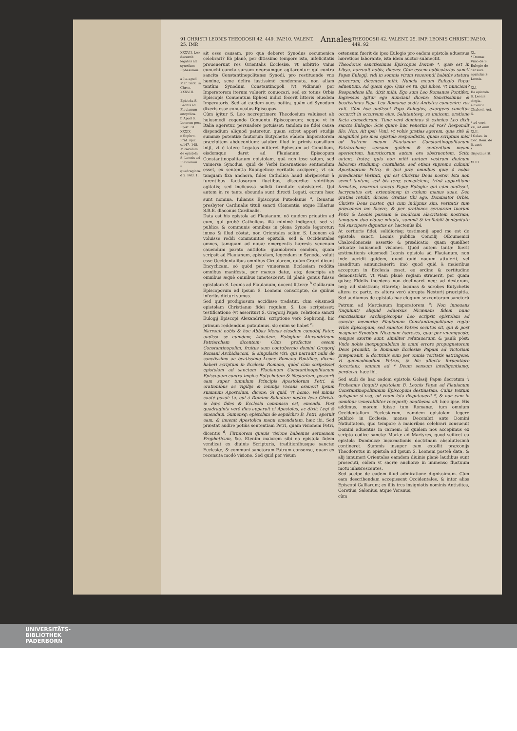91 CHRISTI LEONIS THEODOSII.42. 449. PAP.10. VALENT. 25. IMP. Annales THEODOSII 42. VALENT. 25. IMP. LEONIS CHRISTI PAP.10. 449. 92
XXXVII. Leo decernit legatos ad synodum Ephesinam.
a Ita apud Mar. Scot. in Chron.
XXXVIII.
Epistola S. Leonis ad Flavianum encyclica.
b Apud S. Leonem post Epist. 31.
XXXIX
c Sophro. Prat. spir. c.147. 148.
Miraculum de epistola S. Leonis ad Flavianum.
* quadraginta.
d 2. Petr. 1.
ait esse causam, pro qua deberet Synodus oecumenica celebrari? Eò planè, per ditissimo tempore isto, infelicitatis prouenerunt res Orientalis Ecclesiæ, vt arbitrio vnius eunuchi cuncta sursum deorsumque agitarentur: qui contra sancita Constantinopolitanæ Synodi, pro restituendo vno homine, sene deliro iustissimè condemnato, non aliam tantùm Synodum Constantinopoli (vt vidimus) per Imperatorem iterum voluerit conuocari, sed ex totius Orbis Episcopis Conuentum Ephesi indici fecerit litteris eiusdem Imperatoris. Sed ad cædem oues potiùs, quàm ad Synodum dixeris esse conuocatos Episcopos.
Cùm igitur S. Leo necreprimere Theodosium valuisset ab huiusmodi cogendo Conuentu Episcoporum; neque vt in Italia ageretur, persuadere potuisset: tandem ne fidei causa dispendium aliquod pateretur, quam sciret apperi studijs summæ potentiæ fautorum Eutychetis eûdem Imperatorem præcipitem abducentium: salubre illud in primis consilium inijt, vt è latere Legatos mitteret Ephesum ad Concilium, eisdemque daret ad Flauianum Episcopum Constantinopolitanum epistolam, quâ non ipse solum, sed vniuersa Synodus, quid de Verbi incarnatione sentiendum esset, ex sententia Euangelicæ veritatis acciperet; vt sic tanquam fixa anchora, fides Catholica haud abriperetur à furentibus factiosorum fluctibus, discordiæ spiritibus agitatis; sed incôcussâ solidâ firmitate subsisteret. Qui autem in re tanta obeunda sunt directi Legati, eorum hæc sunt nomina, Iulianus Episcopus Puteolanus <sup>a</sup>, Renatus presbyter Cardinalis tituli sancti Clementis, atque Hilarius S.R.E. diaconus Cardinalis.
Data est his epistola ad Flauianum, nô quidem priuatim ad eum, qui probè Catholicus illâ minimè indigeret, sed vt publica & communis omnibus in plena Synodo legeretur; immo & illud côstat, non Orientales solùm S. Leonem eâ voluisse reddi communitos epistolâ, sed & Occidentales omnes, tamquam ad nouæ emergentis hæresis venenum cauendum parato antidoto: quamobrem eandem, quam scripsit ad Flauianum, epistolam, legendam in Synodo, voluit esse Occidentalibus omnibus Circularem, quàm Græci dicunt Encyclicam, eò quòd per vniuersam Ecclesiam reddita omnibus manifesta, per manus datæ, atq; descripta ab omnibus æquè omnibus innotesceret. Id planè genus fuisse epistolam S. Leonis ad Flauianum, docent litteræ <sup>b</sup> Galliarum Episcoporum ad ipsum S. Leonem conscriptæ, de quibus inferiùs dicturi sumus.
Sed quid prodigiosum accidisse tradatur, cùm eiusmodi epistolam Christianæ fidei regulam S. Leo scripsisset; testificatione (vt asseritur) S. Gregorij Papæ, relatione sancti Eulogij Episcopi Alexandrini, scriptione verò Sophronij, hic primum reddendum putauimus. sic enim se habet <sup>c</sup>:
Narrauit nobis & hoc Abbas Menas eiusdem cœnobij Pater, audisse se eumdem, Abbatem, Eulogium Alexandrinum Patriarcham dicentem: Cùm profectus essem Constantinopolim, fruitus sum contubernio domini Gregorij Romani Archidiaconi, & singularis viri: qui narrauit mihi de sanctissimo ac beatissimo Leone Romano Pontifice, dicens haberi scriptum in Ecclesia Romana, quòd cùm scripsisset epistolam ad sanctum Flauianum Constantinopolitanum Episcopum contra impios Eutychetem & Nestorium, posuerit eam super tumulum Principis Apostolorum Petri, & orationibus ac vigilijs & ieiunijs vacans orauerit ipsum summum Apostolum, dicens: Si quid, vt homo, vel minùs cautè posui: tu, cui à Domino Saluatore nostro Iesu Christo & hæc fides & Ecclesia commissa est, emenda. Post quadraginta verò dies apparuit ei Apostolus, ac dixit: Legi & emendaui. Sumensq; epistolam de sepulchro B. Petri, aperuit eam, & inuenit Apostolica manu emendatam. hæc ibi. Sed præstat audire potiùs sententiam Petri, quam visionem Petri, dicentis <sup>d</sup>: Firmiorem quauis visione habemus sermonem Propheticum, &c. Etenim maiorem sibi ea epistola fidem vendicat ex diuinis Scripturis, traditionibusque sanctæ Ecclesiæ, & communi sanctorum Patrum consensu, quam ex recensita modò visione. Sed quid per visum
ostensum fuerit de ipso Eulogio pro eadem epistola aduersus hæreticos laborante, ista idem auctor subnectit.
Theodorus sanctissimus Episcopus Dornæ *, quæ est in Libya, narrauit nobis, dicens: Cùm essem cubicularius sancti Papæ Eulogij, vidi in somnis virum reuerendi habitûs statura procerum; dicentem mihi: Nuncia meum Eulogio Papæ aduentum. Ad quem ego: Quis es tu, qui iubes, vt nunciem? Respondens ille, dixit mihi: Ego sum Leo Romanus Pontifex. Ingressus igitur ego nunciaui dicens: Sanctissimus & beatissimus Papa Leo Romanæ sedis Antistes conuenire vos vult. Cùm hoc audisset Papa Eulogius, exurgens concitus occurrit in occursum eius. Salutantesq; se inuicem, oratione facta consederunt. Tunc verò dominus & eximius Leo dixit sancto Eulogio: Scis quare huc venerim ad vos? Respondit ille: Non. Ait ipsi: Veni, vt vobis gratias agerem, quia ritè & magnificè pro mea epistola respondistis, quam scriptam misi ad fratrem meum Flauianum Constantinopolitanum Patriarcham; sensum quidem & sententiam meam aperientem, hæreticorum autem ora obstruentem. Scito autem, frater, quia non mihi tantum vestrum diuinum laborem studiumq; contulistis, sed etiam supremo culmini Apostolorum Petro, & ipsi præ omnibus quæ à nobis prædicatur Veritati, qui est Christus Deus noster. Ista non semel tantum, sed bis terq; conspiciens, trinâ apparitione firmatus, enarraui sancto Papæ Eulogio: qui cùm audisset, lacrymatus est, extendensq; in cœlum manus suas, Deo gratias retulit, dicens: Gratias tibi ago, Dominator Orbis, Christe Deus noster, qui cum indignus sim, veritatis tuæ præconem me facere, & per orationes seruorum tuorum Petri & Leonis paruam & modicam alacritatem nostram, tamquam duo viduæ minuta, summâ & ineffabili benignitate tuâ suscipere dignatus es. hactenùs ibi.
At certioris fidei, solidiorisq; testimonij apud me est de epistola sancti Leonis publica Concilij OEcumenici Chalcedonensis assertio & prædicatio, quam quælibet priuatæ huiusmodi visiones. Quòd autem tantæ fuerit æstimationis eiusmodi Leonis epistola ad Flauianum, non inde accidit quidem, quod quid nouum attulerit, vel inauditum annunciauerit: imò quod quid à maioribus acceptum in Ecclesia esset, eo ordine & certitudine demonstrârit, vt viam planè regiam strauerit, per quam quisq; Fidelis incedens non declinaret neq; ad dexteram, neq; ad sinistram; vitaretq; lacunas & scrobes Eutychetis altera ex parte, ex altera verò abrupta Nestorij præcipitia. Sed audiamus de epistola hac elogium sexcentorum sanctorû Patrum ad Marcianum Imperatorem <sup>e</sup>: Non innouans (inquiunt) aliquid aduersus Nicænam fidem nunc sanctissimus Archiepiscopus Leo scripsit epistolam ad sanctæ memoriæ Flauianum Constantinopolitanæ regiæ vrbis Episcopum; sed sanctos Patres secutus sit, qui & post magnam Synodum Nicænam hæreses, quæ per vnumquodq; tempus exortæ sunt, similiter refutauerunt. & paulò pòst: Vnde nobis inexpugnabilem in omni errore propugnatorem Deus prouidit, & Romanæ Ecclesiæ Papam ad victoriam præparauit, & doctrinis eum per omnia veritatis astringens; vt quemadmodum Petrus, & hic affectu feruentiore decertans, omnem ad * Deum sensum intelligentiamq; perducat. hæc ibi.
Sed audi de hac eadem epistola Gelasij Papæ decretum <sup>f</sup>: Probamus (inquit) epistolam B. Leonis Papæ ad Flauianum Constantinopolitanum Episcopum destinatam. Cuius textum quispiam si vsq; ad vnum iota disputauerit *, & non eam in omnibus venerabiliter receperit; anathema sit. hæc ipse. His addimus, morem fuisse tum Romanæ, tum omnium Occidentalium Ecclesiarum, eamdem epistolam legere publicè in Ecclesia, mense Decembri ante Domini Natiuitatem, quo tempore à maioribus celebrari consueuit Domini aduentus in carnem: id quidem nos accepimus ex scripto codice sanctæ Mariæ ad Martyres, quod scilicet ea epistola Dominicæ incarnationis doctrinam absolutissimâ contineret. Summis insuper eam extollit præconijs Theodoretus in epistola ad ipsum S. Leonem posteà data, & alij innumeri Orientales eamdem diuinis planè laudibus sunt prosecuti, eidem vt sacræ anchoræ in immenso fluctuum motu inhærescentes.
Sed accipe de eadem illud admiratione dignissimum. Cùm eam describendam accepissent Occidentales, & inter alios Episcopi Galliarum; ex illis tres insigniotis nominis Antistites, Ceretius, Salonius, atque Veranus,
cùm
XL.
* Dornæ
Visio de S. Eulogio de censura epistolæ S. Leonis.
XLI.
De epistola S. Leonis elogia.
e Concil. Chalced. Act. 6.
* ad verò, vel, ad eum
XLII.
f Gelas. in Cõc. Rom. de li. auct
* disputauerit
XLIII.
UNIVERSITÄTS-
BIBLIOTHEK
PADERBORN